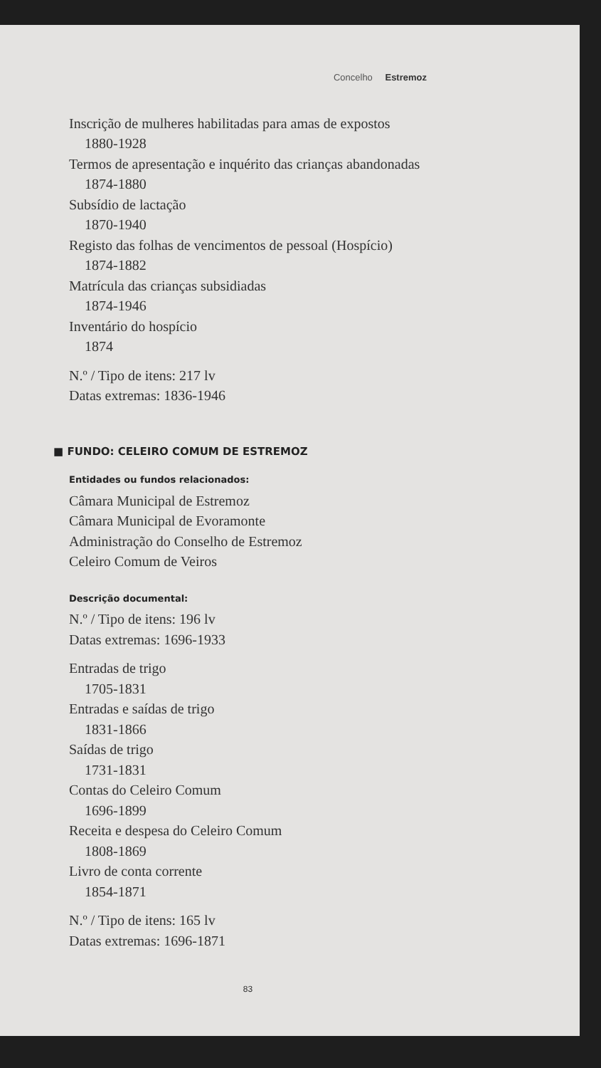Concelho Estremoz
Inscrição de mulheres habilitadas para amas de expostos
1880-1928
Termos de apresentação e inquérito das crianças abandonadas
1874-1880
Subsídio de lactação
1870-1940
Registo das folhas de vencimentos de pessoal (Hospício)
1874-1882
Matrícula das crianças subsidiadas
1874-1946
Inventário do hospício
1874
N.º / Tipo de itens: 217 lv
Datas extremas: 1836-1946
■ FUNDO: CELEIRO COMUM DE ESTREMOZ
Entidades ou fundos relacionados:
Câmara Municipal de Estremoz
Câmara Municipal de Evoramonte
Administração do Conselho de Estremoz
Celeiro Comum de Veiros
Descrição documental:
N.º / Tipo de itens: 196 lv
Datas extremas: 1696-1933
Entradas de trigo
1705-1831
Entradas e saídas de trigo
1831-1866
Saídas de trigo
1731-1831
Contas do Celeiro Comum
1696-1899
Receita e despesa do Celeiro Comum
1808-1869
Livro de conta corrente
1854-1871
N.º / Tipo de itens: 165 lv
Datas extremas: 1696-1871
83